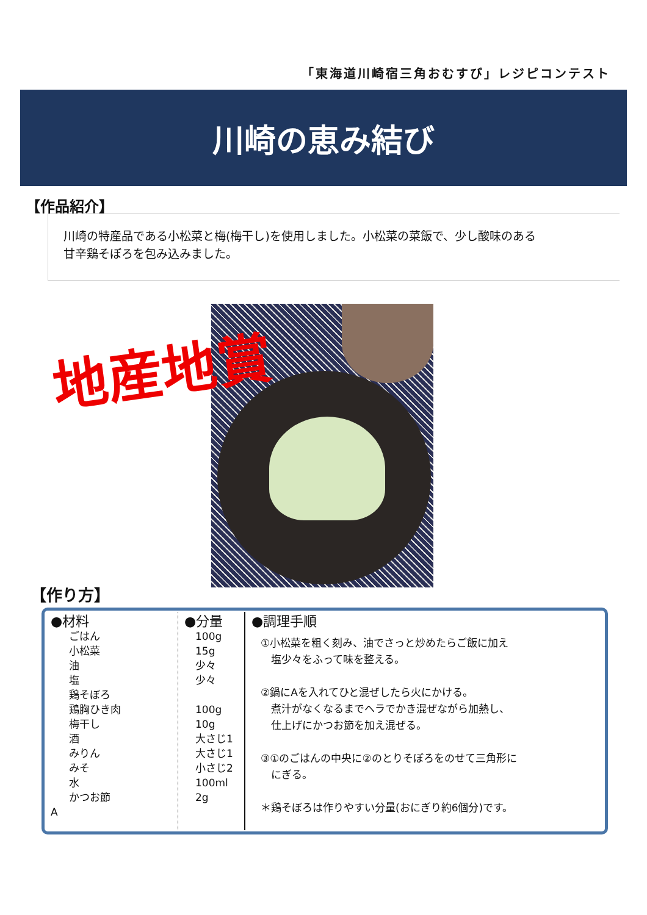「東海道川崎宿三角おむすび」レジピコンテスト
川崎の恵み結び
【作品紹介】
川崎の特産品である小松菜と梅(梅干し)を使用しました。小松菜の菜飯で、少し酸味のある
甘辛鶏そぼろを包み込みました。
地産地賞
【作り方】
| ●材料 ごはん 小松菜 油 塩 鶏そぼろ 鶏胸ひき肉 梅干し 酒 みりん みそ 水 かつお節 A | ●分量 100g 15g 少々 少々 100g 10g 大さじ1 大さじ1 小さじ2 100ml 2g | ●調理手順 ①小松菜を粗く刻み、油でさっと炒めたらご飯に加え 塩少々をふって味を整える。 ②鍋にAを入れてひと混ぜしたら火にかける。 煮汁がなくなるまでヘラでかき混ぜながら加熱し、 仕上げにかつお節を加え混ぜる。 ③①のごはんの中央に②のとりそぼろをのせて三角形に にぎる。 ＊鶏そぼろは作りやすい分量(おにぎり約6個分)です。 |